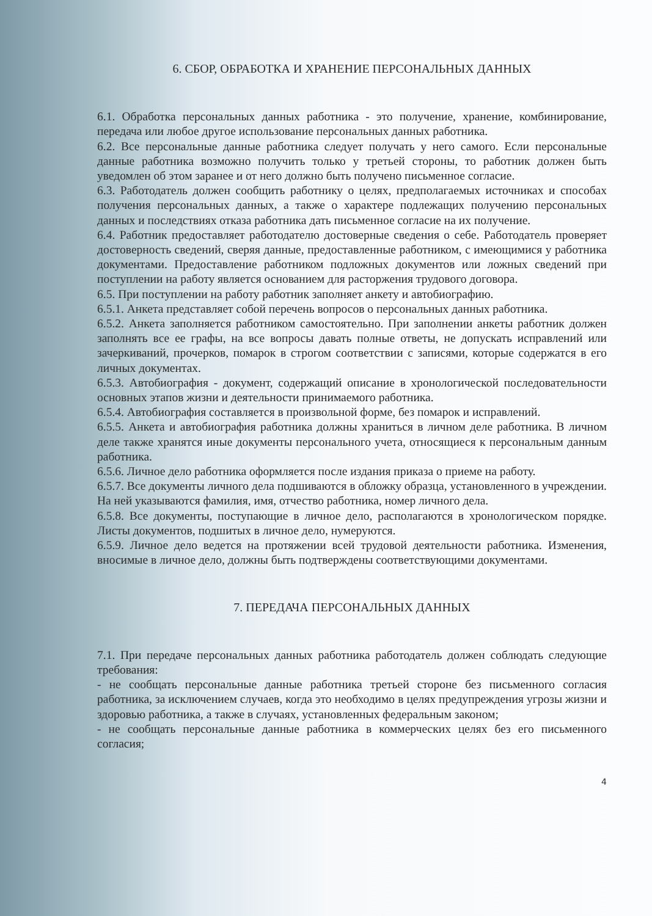6. СБОР, ОБРАБОТКА И ХРАНЕНИЕ ПЕРСОНАЛЬНЫХ ДАННЫХ
6.1. Обработка персональных данных работника - это получение, хранение, комбинирование, передача или любое другое использование персональных данных работника.
6.2. Все персональные данные работника следует получать у него самого. Если персональные данные работника возможно получить только у третьей стороны, то работник должен быть уведомлен об этом заранее и от него должно быть получено письменное согласие.
6.3. Работодатель должен сообщить работнику о целях, предполагаемых источниках и способах получения персональных данных, а также о характере подлежащих получению персональных данных и последствиях отказа работника дать письменное согласие на их получение.
6.4. Работник предоставляет работодателю достоверные сведения о себе. Работодатель проверяет достоверность сведений, сверяя данные, предоставленные работником, с имеющимися у работника документами. Предоставление работником подложных документов или ложных сведений при поступлении на работу является основанием для расторжения трудового договора.
6.5. При поступлении на работу работник заполняет анкету и автобиографию.
6.5.1. Анкета представляет собой перечень вопросов о персональных данных работника.
6.5.2. Анкета заполняется работником самостоятельно. При заполнении анкеты работник должен заполнять все ее графы, на все вопросы давать полные ответы, не допускать исправлений или зачеркиваний, прочерков, помарок в строгом соответствии с записями, которые содержатся в его личных документах.
6.5.3. Автобиография - документ, содержащий описание в хронологической последовательности основных этапов жизни и деятельности принимаемого работника.
6.5.4. Автобиография составляется в произвольной форме, без помарок и исправлений.
6.5.5. Анкета и автобиография работника должны храниться в личном деле работника. В личном деле также хранятся иные документы персонального учета, относящиеся к персональным данным работника.
6.5.6. Личное дело работника оформляется после издания приказа о приеме на работу.
6.5.7. Все документы личного дела подшиваются в обложку образца, установленного в учреждении. На ней указываются фамилия, имя, отчество работника, номер личного дела.
6.5.8. Все документы, поступающие в личное дело, располагаются в хронологическом порядке. Листы документов, подшитых в личное дело, нумеруются.
6.5.9. Личное дело ведется на протяжении всей трудовой деятельности работника. Изменения, вносимые в личное дело, должны быть подтверждены соответствующими документами.
7. ПЕРЕДАЧА ПЕРСОНАЛЬНЫХ ДАННЫХ
7.1. При передаче персональных данных работника работодатель должен соблюдать следующие требования:
- не сообщать персональные данные работника третьей стороне без письменного согласия работника, за исключением случаев, когда это необходимо в целях предупреждения угрозы жизни и здоровью работника, а также в случаях, установленных федеральным законом;
- не сообщать персональные данные работника в коммерческих целях без его письменного согласия;
4